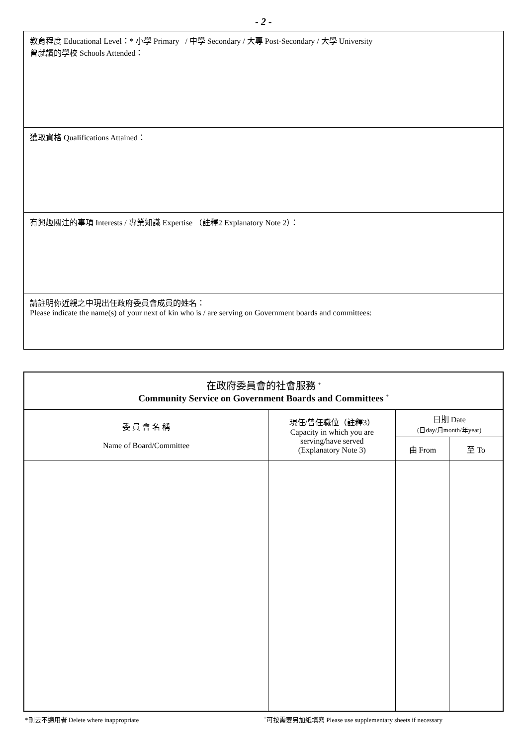- 2 -
教育程度 Educational Level：* 小學 Primary / 中學 Secondary / 大專 Post-Secondary / 大學 University
曾就讀的學校 Schools Attended：
獲取資格 Qualifications Attained：
有興趣關注的事項 Interests / 專業知識 Expertise （註釋2 Explanatory Note 2）：
請註明你近親之中現出任政府委員會成員的姓名：
Please indicate the name(s) of your next of kin who is / are serving on Government boards and committees:
| 在政府委員會的社會服務 <sup>+</sup> Community Service on Government Boards and Committees <sup>+</sup> | | | |
| --- | --- | --- | --- |
| 委 員 會 名 稱 Name of Board/Committee | 現任/曾任職位（註釋3） Capacity in which you are serving/have served (Explanatory Note 3) | 日期 Date (日day/月month/年year) | |
| | | 由 From | 至 To |
*刪去不適用者 Delete where inappropriate<sup>+</sup>可按需要另加紙填寫 Please use supplementary sheets if necessary